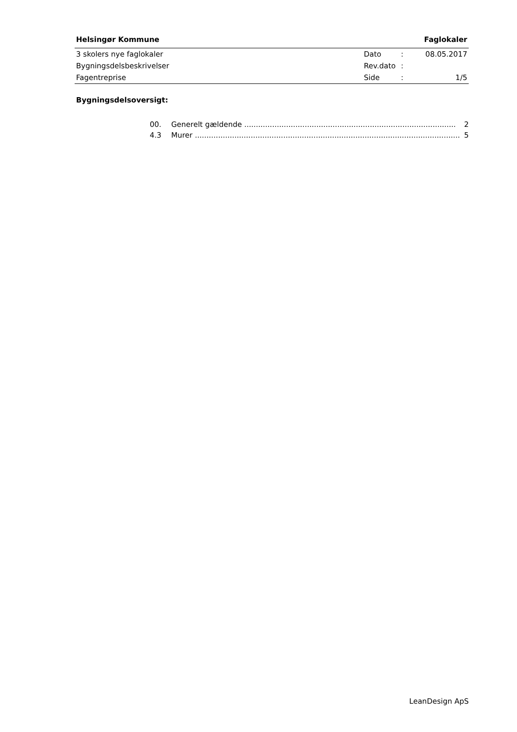Helsingør Kommune Faglokaler
| 3 skolers nye faglokaler | Dato | : | 08.05.2017 |
| Bygningsdelsbeskrivelser | Rev.dato | : | |
| Fagentreprise | Side | : | 1/5 |
Bygningsdelsoversigt:
00. Generelt gældende ........................................................................................... 2
4.3 Murer .................................................................................................................. 5
LeanDesign ApS